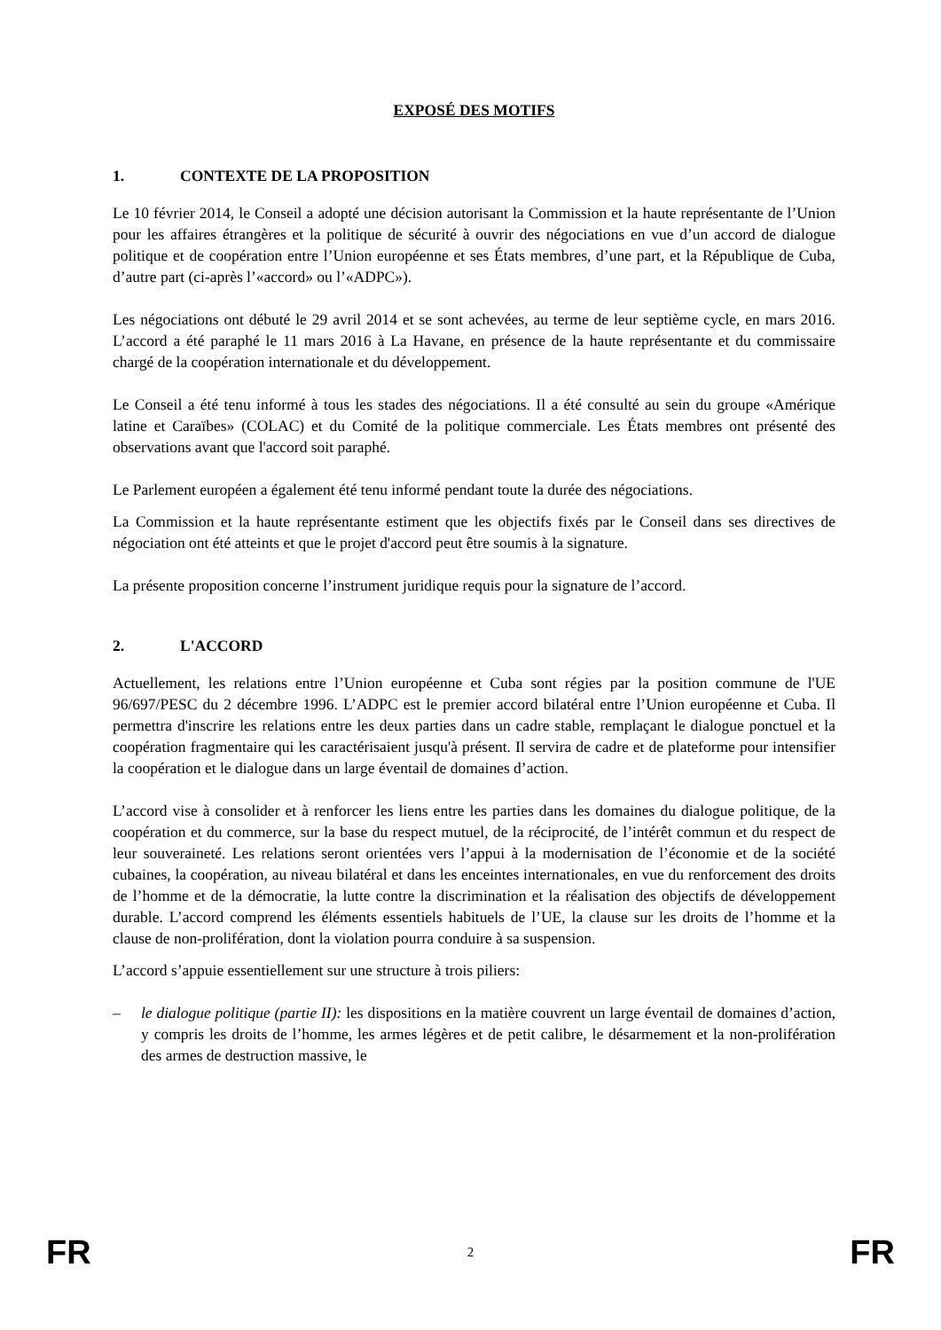EXPOSÉ DES MOTIFS
1. CONTEXTE DE LA PROPOSITION
Le 10 février 2014, le Conseil a adopté une décision autorisant la Commission et la haute représentante de l’Union pour les affaires étrangères et la politique de sécurité à ouvrir des négociations en vue d’un accord de dialogue politique et de coopération entre l’Union européenne et ses États membres, d’une part, et la République de Cuba, d’autre part (ci-après l’«accord» ou l’«ADPC»).
Les négociations ont débuté le 29 avril 2014 et se sont achevées, au terme de leur septième cycle, en mars 2016. L’accord a été paraphé le 11 mars 2016 à La Havane, en présence de la haute représentante et du commissaire chargé de la coopération internationale et du développement.
Le Conseil a été tenu informé à tous les stades des négociations. Il a été consulté au sein du groupe «Amérique latine et Caraïbes» (COLAC) et du Comité de la politique commerciale. Les États membres ont présenté des observations avant que l'accord soit paraphé.
Le Parlement européen a également été tenu informé pendant toute la durée des négociations.
La Commission et la haute représentante estiment que les objectifs fixés par le Conseil dans ses directives de négociation ont été atteints et que le projet d'accord peut être soumis à la signature.
La présente proposition concerne l’instrument juridique requis pour la signature de l’accord.
2. L'ACCORD
Actuellement, les relations entre l’Union européenne et Cuba sont régies par la position commune de l'UE 96/697/PESC du 2 décembre 1996. L’ADPC est le premier accord bilatéral entre l’Union européenne et Cuba. Il permettra d'inscrire les relations entre les deux parties dans un cadre stable, remplaçant le dialogue ponctuel et la coopération fragmentaire qui les caractérisaient jusqu'à présent. Il servira de cadre et de plateforme pour intensifier la coopération et le dialogue dans un large éventail de domaines d’action.
L’accord vise à consolider et à renforcer les liens entre les parties dans les domaines du dialogue politique, de la coopération et du commerce, sur la base du respect mutuel, de la réciprocité, de l’intérêt commun et du respect de leur souveraineté. Les relations seront orientées vers l’appui à la modernisation de l’économie et de la société cubaines, la coopération, au niveau bilatéral et dans les enceintes internationales, en vue du renforcement des droits de l’homme et de la démocratie, la lutte contre la discrimination et la réalisation des objectifs de développement durable. L’accord comprend les éléments essentiels habituels de l’UE, la clause sur les droits de l’homme et la clause de non-prolifération, dont la violation pourra conduire à sa suspension.
L’accord s’appuie essentiellement sur une structure à trois piliers:
– le dialogue politique (partie II): les dispositions en la matière couvrent un large éventail de domaines d’action, y compris les droits de l’homme, les armes légères et de petit calibre, le désarmement et la non-prolifération des armes de destruction massive, le
FR 2 FR